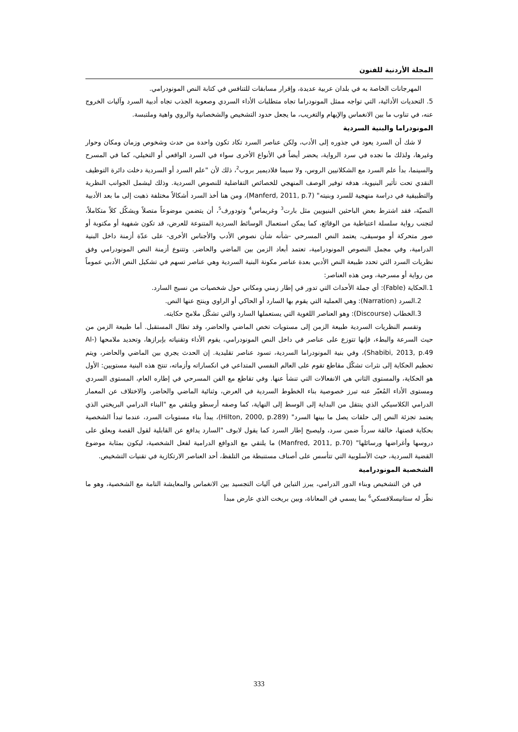المجلة الأردنية للفنون
المهرجانات الخاصة به في بلدان عربية عديدة، وإقرار مسابقات للتنافس في كتابة النص المونودرامي.
5. التحديات الأدائية، التي تواجه ممثل المونودراما تجاه متطلبات الأداء السردي وصعوبة الجذب تجاه أدبية السرد وآليات الخروج عنه، في تناوب ما بين الانغماس والإيهام والتغريب، ما يجعل حدود التشخيص والشخصانية والروي واهية وملتبسة.
المونودراما والبنية السردية
لا شك أن السرد يعود في جذوره إلى الأدب، ولكن عناصر السرد تكاد تكون واحدة من حدث وشخوص وزمان ومكان وحوار وغيرها، ولذلك ما نجده في سرد الرواية، يحضر أيضاً في الأنواع الأخرى سواء في السرد الواقعي أو التخيلي، كما في المسرح والسينما، بدأ علم السرد مع الشكلانيين الروس، ولا سيما فلاديمير بروب<sup>2</sup>، ذلك لأن "علم السرد أو السردية دخلت دائرة التوظيف النقدي تحت تأثير البنيوية، هدفه توفير الوصف المنهجي للخصائص التفاضلية للنصوص السردية. وذلك ليشمل الجوانب النظرية والتطبيقية في دراسة منهجية للسرد وبنيته" (Manferd, 2011, p.7)، ومن هنا أخذ السرد أشكالاً مختلفة ذهبت إلى ما بعد الأدبية النصيّة، فقد اشترط بعض الباحثين البنيويين مثل بارت<sup>3</sup> وغريماس<sup>4</sup> وتودورف<sup>5</sup>، أن يتضمن موضوعاً متصلاً ويشكّل كلاً متكاملاً، لتجنب رواية سلسلة اعتباطية من الوقائع، كما يمكن استعمال الوسائط السردية المتنوعة للعرض، قد تكون شفهية أو مكتوبة أو صور متحركة أو موسيقى، يعتمد النص المسرحي -شأنه شأن نصوص الأدب والأجناس الأخرى- على عدّة أزمنة داخل البنية الدرامية، وفي مجمل النصوص المونودرامية، تعتمد أبعاد الزمن بين الماضي والحاضر. وتتنوع أزمنة النص المونودرامي وفق نظريات السرد التي تحدد طبيعة النص الأدبي بعدة عناصر مكونة البنية السردية وهي عناصر تسهم في تشكيل النص الأدبي عموماً من رواية أو مسرحية، ومن هذه العناصر:
1.الحكاية (Fable): أي جملة الأحداث التي تدور في إطار زمني ومكاني حول شخصيات من نسيج السارد.
2.السرد (Narration): وهي العملية التي يقوم بها السارد أو الحاكي أو الراوي وينتج عنها النص.
3.الخطاب (Discourse): وهو العناصر اللغوية التي يستعملها السارد والتي تشكّل ملامح حكايته.
وتقسم النظريات السردية طبيعة الزمن إلى مستويات تخص الماضي والحاضر، وقد تطال المستقبل. أما طبيعة الزمن من حيث السرعة والبطء، فإنها تتوزع على عناصر في داخل النص المونودرامي، يقوم الأداء وتقنياته بإبرازها، وتحديد ملامحها (Al-Shabibi, 2013, p.49)، وفي بنية المونودراما السردية، تسود عناصر تقليدية. إن الحدث يجري بين الماضي والحاضر، ويتم تحطيم الحكاية إلى نثرات تشكّل مقاطع تقوم على العالم النفسي المتداعي في انكساراته وأزماته، تنتج هذه البنية مستويين: الأول هو الحكاية، والمستوى الثاني هي الانفعالات التي تنشأ عنها. وفي تقاطع مع الفن المسرحي في إطاره العام، المستوى السردي ومستوى الأداء المُعبّر عنه تبرز خصوصية بناء الخطوط السردية في العرض، وثنائية الماضي والحاضر، والاختلاف عن المعمار الدرامي الكلاسيكي الذي ينتقل من البداية إلى الوسط إلى النهاية، كما وصفه أرسطو ويلتقي مع "البناء الدرامي البريختي الذي يعتمد تجزئة النص إلى حلقات يصل ما بينها السرد" (Hilton, 2000, p.289)، يبدأ بناء مستويات السرد، عندما تبدأ الشخصية بحكاية قصتها، خالقة سرداً ضمن سرد، وليصبح إطار السرد كما يقول لابوف "السارد يدافع عن القابلية لقول القصة ويعلق على دروسها وأغراضها ورسائلها" (Manfred, 2011, p.70) ما يلتقي مع الدوافع الدرامية لفعل الشخصية، ليكون بمثابة موضوع القضية السردية، حيث الأسلوبية التي تتأسس على أصناف مستنبطة من التلفظ، أحد العناصر الارتكازية في تقنيات التشخيص.
الشخصية المونودرامية
في فن التشخيص وبناء الدور الدرامي، يبرز التباين في آليات التجسيد بين الانغماس والمعايشة التامة مع الشخصية، وهو ما نظّر له ستانيسلافسكي<sup>6</sup> بما يسمي فن المعاناة، وبين بريخت الذي عارض مبدأ
333